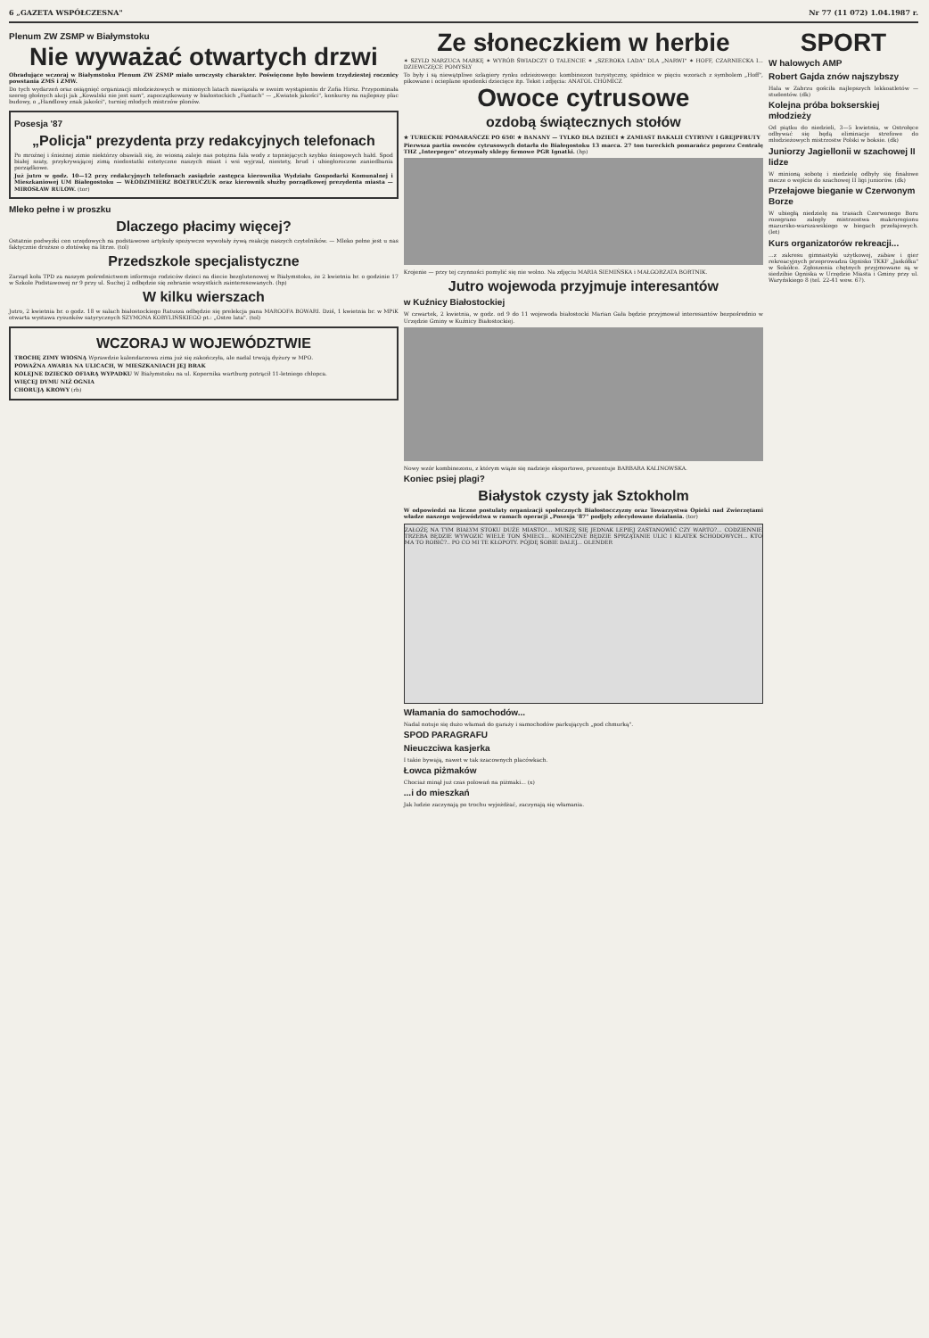6 „GAZETA WSPÓŁCZESNA" Nr 77 (11 072) 1.04.1987 r.
Plenum ZW ZSMP w Białymstoku
Nie wyważać otwartych drzwi
Obradujące wczoraj w Białymstoku Plenum ZW ZSMP miało uroczysty charakter. Poświęcone było bowiem trzydziestej rocznicy powstania ZMS i ZMW.
Do tych wydarzeń oraz osiągnięć organizacji młodzieżowych w minionych latach nawiązała w swoim wystąpieniu dr Zofia Hirsz. Przypominała szereg głośnych akcji jak „Kowalski nie jest sam", zapoczątkowany w białostockich „Fastach" — „Kwiatek jakości", konkursy na najlepszy plac budowy, o „Handlowy znak jakości", turniej młodych mistrzów plonów.
Posesja '87
„Policja" prezydenta przy redakcyjnych telefonach
Po mroźnej i śnieżnej zimie niektórzy obawiali się, że wiosną zaleje nas potężna fala wody z topniejących szybko śniegowych hałd. Spod białej szaty, przykrywającej zimą niedostatki estetyczne naszych miast i wsi wyjrzał, niestety, brud i ubiegłoroczne zaniedbania porządkowe.
Już jutro w godz. 10—12 przy redakcyjnych telefonach zasiądzie zastępca kierownika Wydziału Gospodarki Komunalnej i Mieszkaniowej UM Białegostoku — WŁODZIMIERZ BOŁTRUCZUK oraz kierownik służby porządkowej prezydenta miasta — MIROSŁAW RULOW. (tor)
Mleko pełne i w proszku
Dlaczego płacimy więcej?
Ostatnie podwyżki cen urzędowych na podstawowe artykuły spożywcze wywołały żywą reakcję naszych czytelników. — Mleko pełne jest u nas faktycznie droższe o złotówkę na litrze. (tol)
Przedszkole specjalistyczne
Zarząd koła TPD za naszym pośrednictwem informuje rodziców dzieci na diecie bezglutenowej w Białymstoku, że 2 kwietnia br. o godzinie 17 w Szkole Podstawowej nr 9 przy ul. Suchej 2 odbędzie się zebranie wszystkich zainteresowanych. (hp)
W kilku wierszach
Jutro, 2 kwietnia br. o godz. 18 w salach białostockiego Ratusza odbędzie się prelekcja pana MAROOFA BOWARI. Dziś, 1 kwietnia br. w MPiK otwarta wystawa rysunków satyrycznych SZYMONA KOBYLIŃSKIEGO pt.: „Ostre lata". (tol)
WCZORAJ W WOJEWÓDZTWIE
TROCHĘ ZIMY WIOSNĄ Wprawdzie kalendarzowa zima już się zakończyła, ale nadal trwają dyżury w MPO.
POWAŻNA AWARIA NA ULICACH, W MIESZKANIACH JEJ BRAK
KOLEJNE DZIECKO OFIARĄ WYPADKU W Białymstoku na ul. Kopernika wartburg potrącił 11-letniego chłopca.
WIĘCEJ DYMU NIŻ OGNIA
CHORUJĄ KROWY (rb)
Ze słoneczkiem w herbie
✶ SZYLD NARZUCA MARKĘ ✶ WYRÓB ŚWIADCZY O TALENCIE ✶ „SZEROKA LADA" DLA „NARWI" ✶ HOFF, CZARNIECKA I... DZIEWCZĘCE POMYSŁY
To były i są niewątpliwe szlagiery rynku odzieżowego: kombinezon turystyczny, spódnice w pięciu wzorach z symbolem „Hoff", pikowane i ocieplane spodenki dziecięce itp. Tekst i zdjęcia: ANATOL CHOMICZ
Owoce cytrusowe
ozdobą świątecznych stołów
★ TURECKIE POMARAŃCZE PO 650! ★ BANANY — TYLKO DLA DZIECI ★ ZAMIAST BAKALII CYTRYNY I GREJPFRUTY
Pierwsza partia owoców cytrusowych dotarła do Białegostoku 13 marca. 27 ton tureckich pomarańcz poprzez Centralę THZ „Interpegro" otrzymały sklepy firmowe PGR Ignatki. (hp)
Krojenie — przy tej czynności pomylić się nie wolno. Na zdjęciu MARIA SIEMIŃSKA i MAŁGORZATA BORTNIK.
Jutro wojewoda przyjmuje interesantów
w Kuźnicy Białostockiej
W czwartek, 2 kwietnia, w godz. od 9 do 11 wojewoda białostocki Marian Gała będzie przyjmował interesantów bezpośrednio w Urzędzie Gminy w Kuźnicy Białostockiej.
Nowy wzór kombinezonu, z którym wiąże się nadzieje eksportowe, prezentuje BARBARA KALINOWSKA.
Koniec psiej plagi?
Białystok czysty jak Sztokholm
W odpowiedzi na liczne postulaty organizacji społecznych Białostocczyzny oraz Towarzystwa Opieki nad Zwierzętami władze naszego województwa w ramach operacji „Posesja '87" podjęły zdecydowane działania. (tor)
ZAŁOŻĘ NA TYM BIAŁYM STOKU DUŻE MIASTO!... MUSZĘ SIĘ JEDNAK LEPIEJ ZASTANOWIĆ CZY WARTO?... CODZIENNIE TRZEBA BĘDZIE WYWOZIĆ WIELE TON ŚMIECI... KONIECZNE BĘDZIE SPRZĄTANIE ULIC I KLATEK SCHODOWYCH... KTO MA TO ROBIĆ?.. PO CO MI TE KŁOPOTY. PÓJDĘ SOBIE DALEJ... OLENDER
Włamania do samochodów...
Nadal notuje się dużo włamań do garaży i samochodów parkujących „pod chmurką".
SPOD PARAGRAFU
Nieuczciwa kasjerka
I takie bywają, nawet w tak szacownych placówkach.
Łowca piżmaków
Chociaż minął już czas polowań na piżmaki... (x)
...i do mieszkań
Jak ludzie zaczynają po trochu wyjeżdżać, zaczynają się włamania.
SPORT
W halowych AMP
Robert Gajda znów najszybszy
Hala w Zabrzu gościła najlepszych lekkoatletów — studentów. (dk)
Kolejna próba bokserskiej młodzieży
Od piątku do niedzieli, 3—5 kwietnia, w Ostrołęce odbywać się będą eliminacje strefowe do młodzieżowych mistrzostw Polski w boksie. (dk)
Juniorzy Jagiellonii w szachowej II lidze
W minioną sobotę i niedzielę odbyły się finałowe mecze o wejście do szachowej II ligi juniorów. (dk)
Przełajowe bieganie w Czerwonym Borze
W ubiegłą niedzielę na trasach Czerwonego Boru rozegrano zaległy mistrzostwa makroregionu mazursko-warszawskiego w biegach przełajowych. (let)
Kurs organizatorów rekreacji...
...z zakresu gimnastyki użytkowej, zabaw i gier rekreacyjnych przeprowadza Ognisko TKKF „Jaskółka" w Sokółce. Zgłoszenia chętnych przyjmowane są w siedzibie Ogniska w Urzędzie Miasta i Gminy przy ul. Waryńskiego 8 (tel. 22-41 wew. 67).